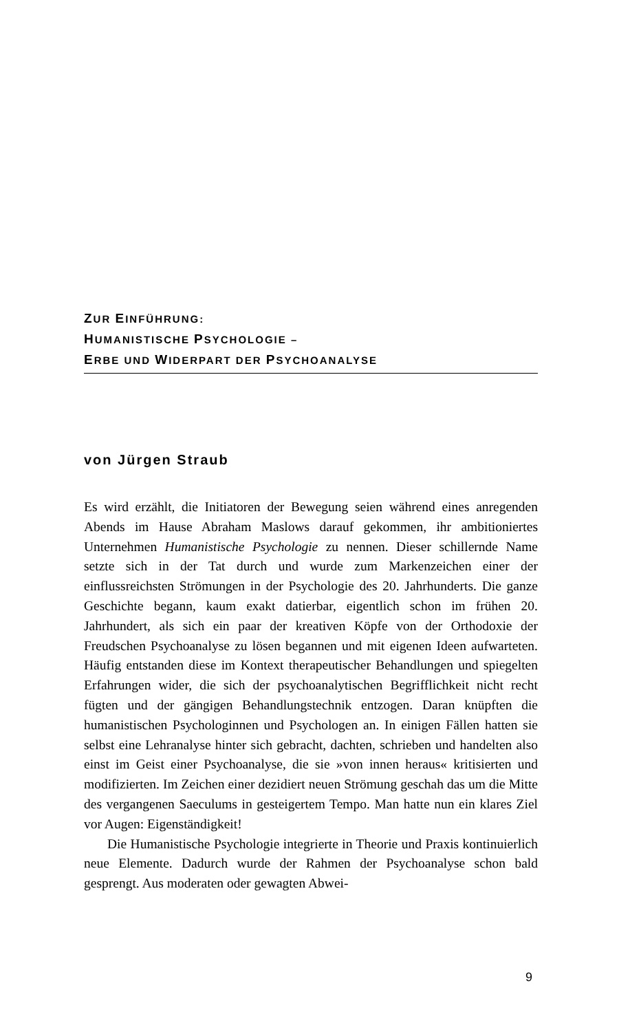ZUR EINFÜHRUNG:
HUMANISTISCHE PSYCHOLOGIE –
ERBE UND WIDERPART DER PSYCHOANALYSE
von Jürgen Straub
Es wird erzählt, die Initiatoren der Bewegung seien während eines anregenden Abends im Hause Abraham Maslows darauf gekommen, ihr ambitioniertes Unternehmen Humanistische Psychologie zu nennen. Dieser schillernde Name setzte sich in der Tat durch und wurde zum Markenzeichen einer der einflussreichsten Strömungen in der Psychologie des 20. Jahrhunderts. Die ganze Geschichte begann, kaum exakt datierbar, eigentlich schon im frühen 20. Jahrhundert, als sich ein paar der kreativen Köpfe von der Orthodoxie der Freudschen Psychoanalyse zu lösen begannen und mit eigenen Ideen aufwarteten. Häufig entstanden diese im Kontext therapeutischer Behandlungen und spiegelten Erfahrungen wider, die sich der psychoanalytischen Begrifflichkeit nicht recht fügten und der gängigen Behandlungstechnik entzogen. Daran knüpften die humanistischen Psychologinnen und Psychologen an. In einigen Fällen hatten sie selbst eine Lehranalyse hinter sich gebracht, dachten, schrieben und handelten also einst im Geist einer Psychoanalyse, die sie »von innen heraus« kritisierten und modifizierten. Im Zeichen einer dezidiert neuen Strömung geschah das um die Mitte des vergangenen Saeculums in gesteigertem Tempo. Man hatte nun ein klares Ziel vor Augen: Eigenständigkeit!
Die Humanistische Psychologie integrierte in Theorie und Praxis kontinuierlich neue Elemente. Dadurch wurde der Rahmen der Psychoanalyse schon bald gesprengt. Aus moderaten oder gewagten Abwei-
9